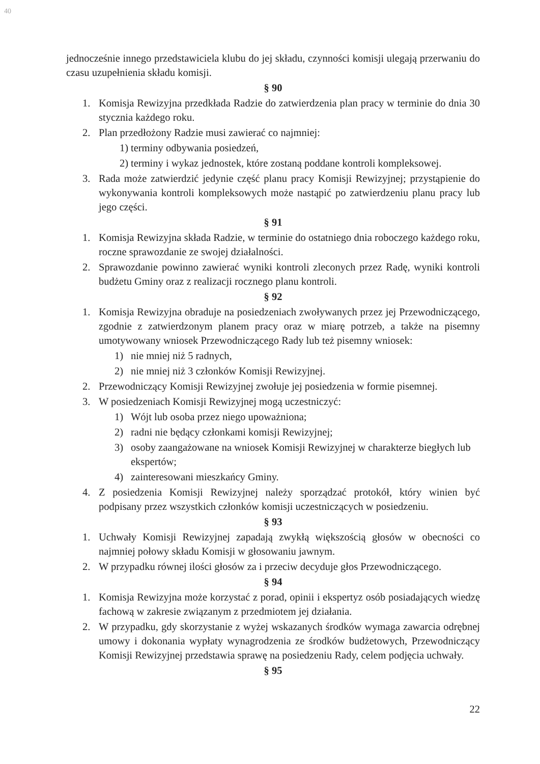40
jednocześnie innego przedstawiciela klubu do jej składu, czynności komisji ulegają przerwaniu do czasu uzupełnienia składu komisji.
§ 90
1. Komisja Rewizyjna przedkłada Radzie do zatwierdzenia plan pracy w terminie do dnia 30 stycznia każdego roku.
2. Plan przedłożony Radzie musi zawierać co najmniej:
1) terminy odbywania posiedzeń,
2) terminy i wykaz jednostek, które zostaną poddane kontroli kompleksowej.
3. Rada może zatwierdzić jedynie część planu pracy Komisji Rewizyjnej; przystąpienie do wykonywania kontroli kompleksowych może nastąpić po zatwierdzeniu planu pracy lub jego części.
§ 91
1. Komisja Rewizyjna składa Radzie, w terminie do ostatniego dnia roboczego każdego roku, roczne sprawozdanie ze swojej działalności.
2. Sprawozdanie powinno zawierać wyniki kontroli zleconych przez Radę, wyniki kontroli budżetu Gminy oraz z realizacji rocznego planu kontroli.
§ 92
1. Komisja Rewizyjna obraduje na posiedzeniach zwoływanych przez jej Przewodniczącego, zgodnie z zatwierdzonym planem pracy oraz w miarę potrzeb, a także na pisemny umotywowany wniosek Przewodniczącego Rady lub też pisemny wniosek:
1) nie mniej niż 5 radnych,
2) nie mniej niż 3 członków Komisji Rewizyjnej.
2. Przewodniczący Komisji Rewizyjnej zwołuje jej posiedzenia w formie pisemnej.
3. W posiedzeniach Komisji Rewizyjnej mogą uczestniczyć:
1) Wójt lub osoba przez niego upoważniona;
2) radni nie będący członkami komisji Rewizyjnej;
3) osoby zaangażowane na wniosek Komisji Rewizyjnej w charakterze biegłych lub ekspertów;
4) zainteresowani mieszkańcy Gminy.
4. Z posiedzenia Komisji Rewizyjnej należy sporządzać protokół, który winien być podpisany przez wszystkich członków komisji uczestniczących w posiedzeniu.
§ 93
1. Uchwały Komisji Rewizyjnej zapadają zwykłą większością głosów w obecności co najmniej połowy składu Komisji w głosowaniu jawnym.
2. W przypadku równej ilości głosów za i przeciw decyduje głos Przewodniczącego.
§ 94
1. Komisja Rewizyjna może korzystać z porad, opinii i ekspertyz osób posiadających wiedzę fachową w zakresie związanym z przedmiotem jej działania.
2. W przypadku, gdy skorzystanie z wyżej wskazanych środków wymaga zawarcia odrębnej umowy i dokonania wypłaty wynagrodzenia ze środków budżetowych, Przewodniczący Komisji Rewizyjnej przedstawia sprawę na posiedzeniu Rady, celem podjęcia uchwały.
§ 95
22